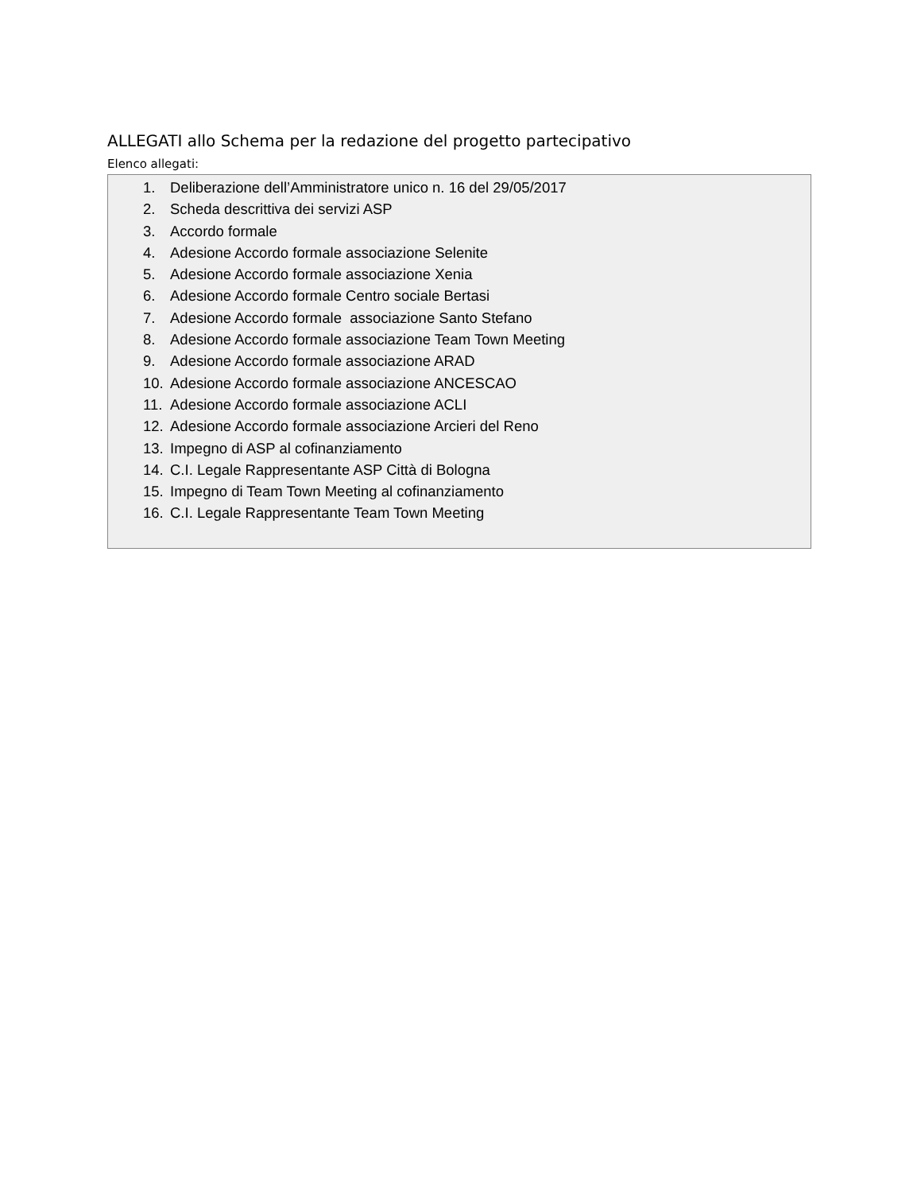ALLEGATI allo Schema per la redazione del progetto partecipativo
Elenco allegati:
1. Deliberazione dell’Amministratore unico n. 16 del 29/05/2017
2. Scheda descrittiva dei servizi ASP
3. Accordo formale
4. Adesione Accordo formale associazione Selenite
5. Adesione Accordo formale associazione Xenia
6. Adesione Accordo formale Centro sociale Bertasi
7. Adesione Accordo formale associazione Santo Stefano
8. Adesione Accordo formale associazione Team Town Meeting
9. Adesione Accordo formale associazione ARAD
10. Adesione Accordo formale associazione ANCESCAO
11. Adesione Accordo formale associazione ACLI
12. Adesione Accordo formale associazione Arcieri del Reno
13. Impegno di ASP al cofinanziamento
14. C.I. Legale Rappresentante ASP Città di Bologna
15. Impegno di Team Town Meeting al cofinanziamento
16. C.I. Legale Rappresentante Team Town Meeting